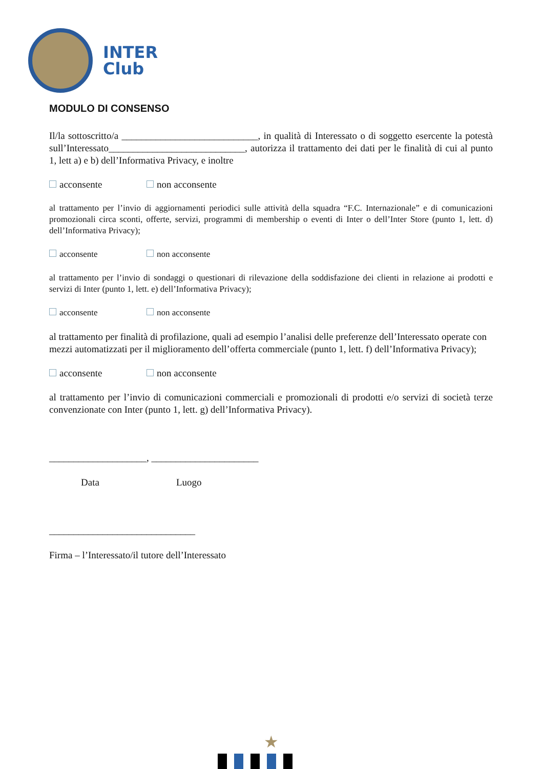INTER
Club
MODULO DI CONSENSO
Il/la sottoscritto/a ____________________________, in qualità di Interessato o di soggetto esercente la potestà sull’Interessato____________________________, autorizza il trattamento dei dati per le finalità di cui al punto 1, lett a) e b) dell’Informativa Privacy, e inoltre
acconsente non acconsente
al trattamento per l’invio di aggiornamenti periodici sulle attività della squadra “F.C. Internazionale” e di comunicazioni promozionali circa sconti, offerte, servizi, programmi di membership o eventi di Inter o dell’Inter Store (punto 1, lett. d) dell’Informativa Privacy);
acconsente non acconsente
al trattamento per l’invio di sondaggi o questionari di rilevazione della soddisfazione dei clienti in relazione ai prodotti e servizi di Inter (punto 1, lett. e) dell’Informativa Privacy);
acconsente non acconsente
al trattamento per finalità di profilazione, quali ad esempio l’analisi delle preferenze dell’Interessato operate con mezzi automatizzati per il miglioramento dell’offerta commerciale (punto 1, lett. f) dell’Informativa Privacy);
acconsente non acconsente
al trattamento per l’invio di comunicazioni commerciali e promozionali di prodotti e/o servizi di società terze convenzionate con Inter (punto 1, lett. g) dell’Informativa Privacy).
____________________, ______________________
Data Luogo
______________________________
Firma – l’Interessato/il tutore dell’Interessato
★